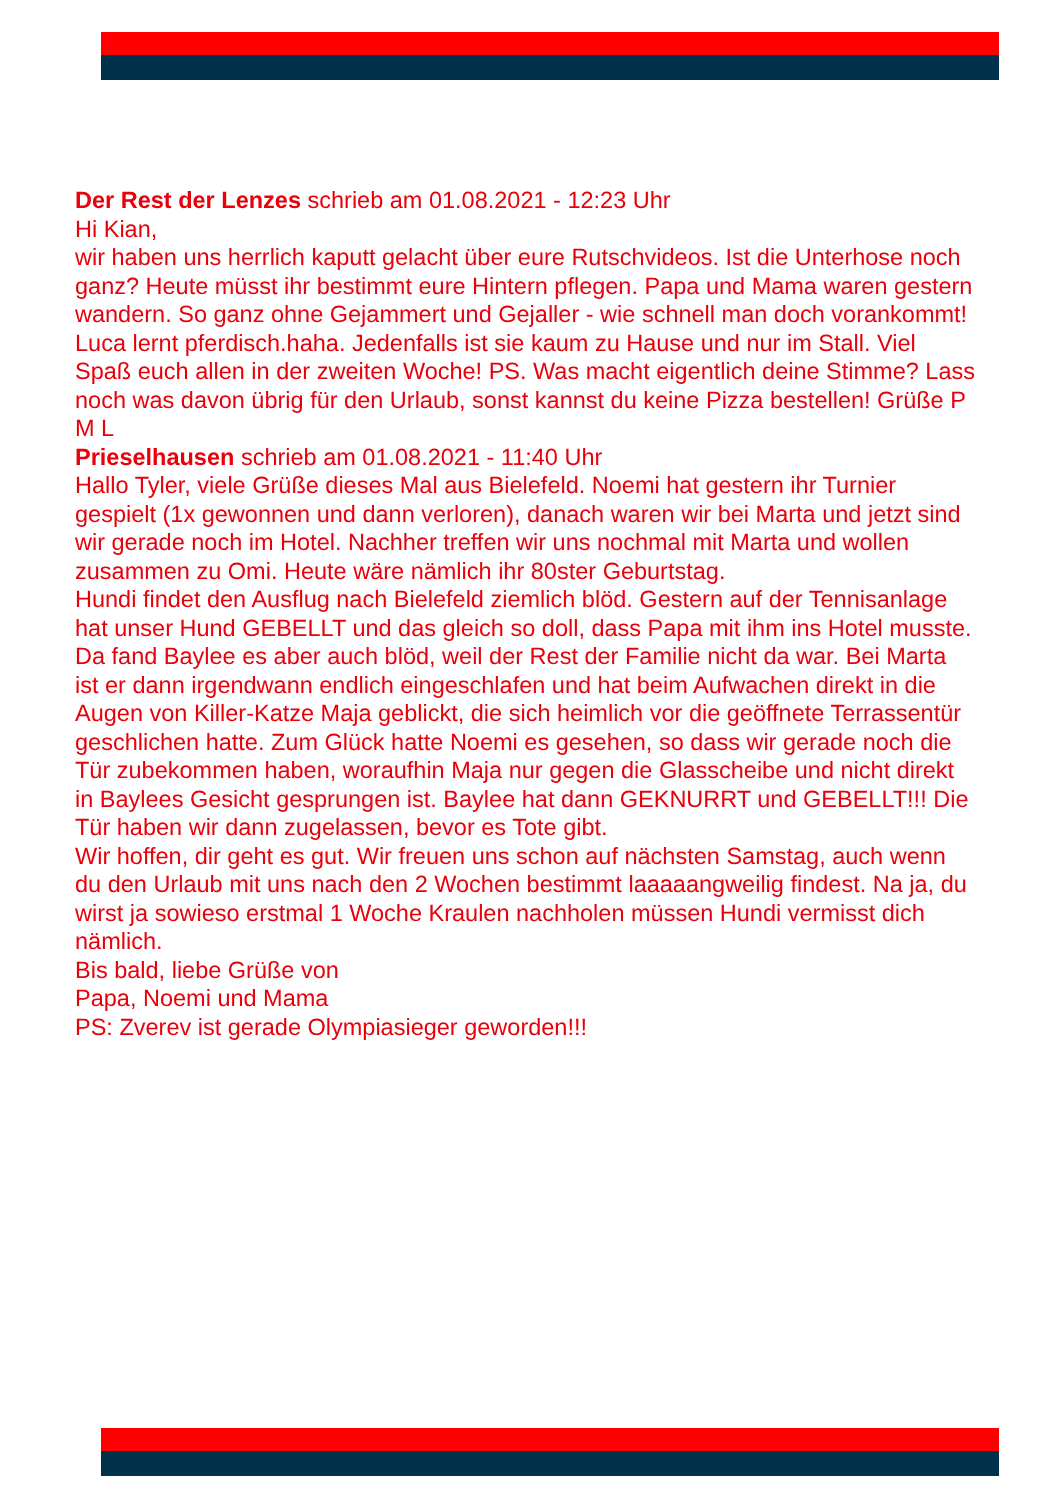Der Rest der Lenzes schrieb am 01.08.2021 - 12:23 Uhr
Hi Kian,
wir haben uns herrlich kaputt gelacht über eure Rutschvideos. Ist die Unterhose noch ganz? Heute müsst ihr bestimmt eure Hintern pflegen. Papa und Mama waren gestern wandern. So ganz ohne Gejammert und Gejaller - wie schnell man doch vorankommt! Luca lernt pferdisch.haha. Jedenfalls ist sie kaum zu Hause und nur im Stall. Viel Spaß euch allen in der zweiten Woche! PS. Was macht eigentlich deine Stimme? Lass noch was davon übrig für den Urlaub, sonst kannst du keine Pizza bestellen! Grüße P M L
Prieselhausen schrieb am 01.08.2021 - 11:40 Uhr
Hallo Tyler, viele Grüße dieses Mal aus Bielefeld. Noemi hat gestern ihr Turnier gespielt (1x gewonnen und dann verloren), danach waren wir bei Marta und jetzt sind wir gerade noch im Hotel. Nachher treffen wir uns nochmal mit Marta und wollen zusammen zu Omi. Heute wäre nämlich ihr 80ster Geburtstag.
Hundi findet den Ausflug nach Bielefeld ziemlich blöd. Gestern auf der Tennisanlage hat unser Hund GEBELLT und das gleich so doll, dass Papa mit ihm ins Hotel musste. Da fand Baylee es aber auch blöd, weil der Rest der Familie nicht da war. Bei Marta ist er dann irgendwann endlich eingeschlafen und hat beim Aufwachen direkt in die Augen von Killer-Katze Maja geblickt, die sich heimlich vor die geöffnete Terrassentür geschlichen hatte. Zum Glück hatte Noemi es gesehen, so dass wir gerade noch die Tür zubekommen haben, woraufhin Maja nur gegen die Glasscheibe und nicht direkt in Baylees Gesicht gesprungen ist. Baylee hat dann GEKNURRT und GEBELLT!!! Die Tür haben wir dann zugelassen, bevor es Tote gibt.
Wir hoffen, dir geht es gut. Wir freuen uns schon auf nächsten Samstag, auch wenn du den Urlaub mit uns nach den 2 Wochen bestimmt laaaaangweilig findest. Na ja, du wirst ja sowieso erstmal 1 Woche Kraulen nachholen müssen Hundi vermisst dich nämlich.
Bis bald, liebe Grüße von
Papa, Noemi und Mama
PS: Zverev ist gerade Olympiasieger geworden!!!